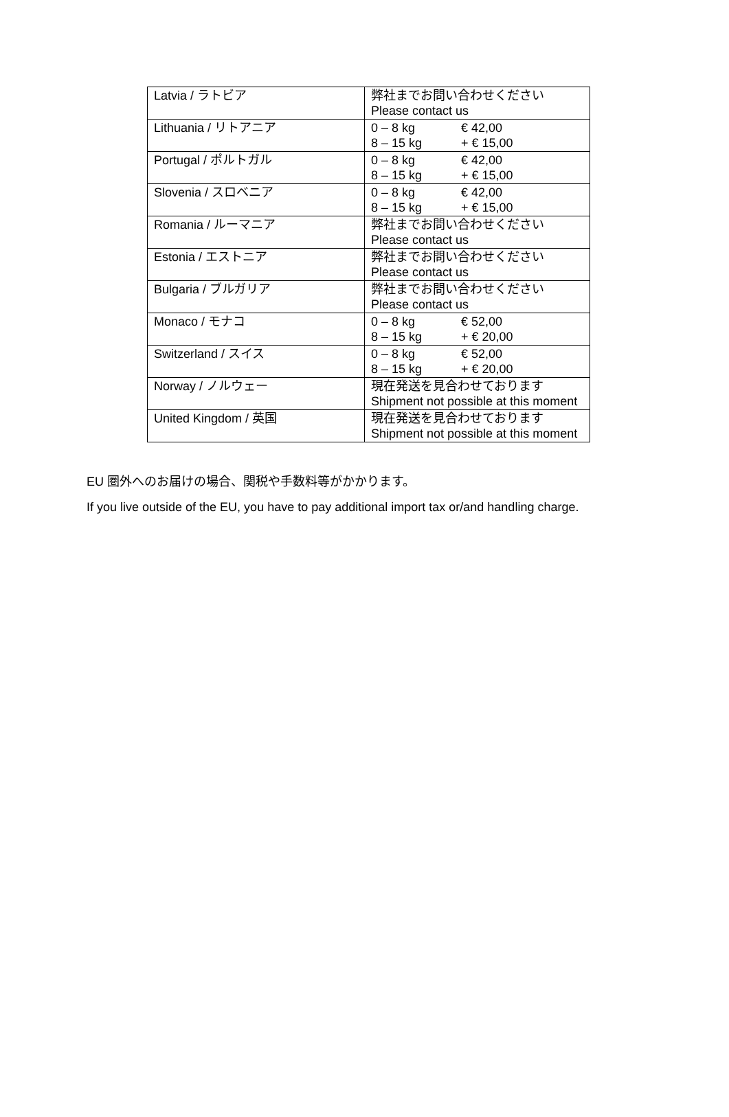| Latvia / ラトビア | 弊社までお問い合わせください Please contact us |
| Lithuania / リトアニア | 0 – 8 kg € 42,00 8 – 15 kg + € 15,00 |
| Portugal / ポルトガル | 0 – 8 kg € 42,00 8 – 15 kg + € 15,00 |
| Slovenia / スロベニア | 0 – 8 kg € 42,00 8 – 15 kg + € 15,00 |
| Romania / ルーマニア | 弊社までお問い合わせください Please contact us |
| Estonia / エストニア | 弊社までお問い合わせください Please contact us |
| Bulgaria / ブルガリア | 弊社までお問い合わせください Please contact us |
| Monaco / モナコ | 0 – 8 kg € 52,00 8 – 15 kg + € 20,00 |
| Switzerland / スイス | 0 – 8 kg € 52,00 8 – 15 kg + € 20,00 |
| Norway / ノルウェー | 現在発送を見合わせております Shipment not possible at this moment |
| United Kingdom / 英国 | 現在発送を見合わせております Shipment not possible at this moment |
EU 圏外へのお届けの場合、関税や手数料等がかかります。
If you live outside of the EU, you have to pay additional import tax or/and handling charge.